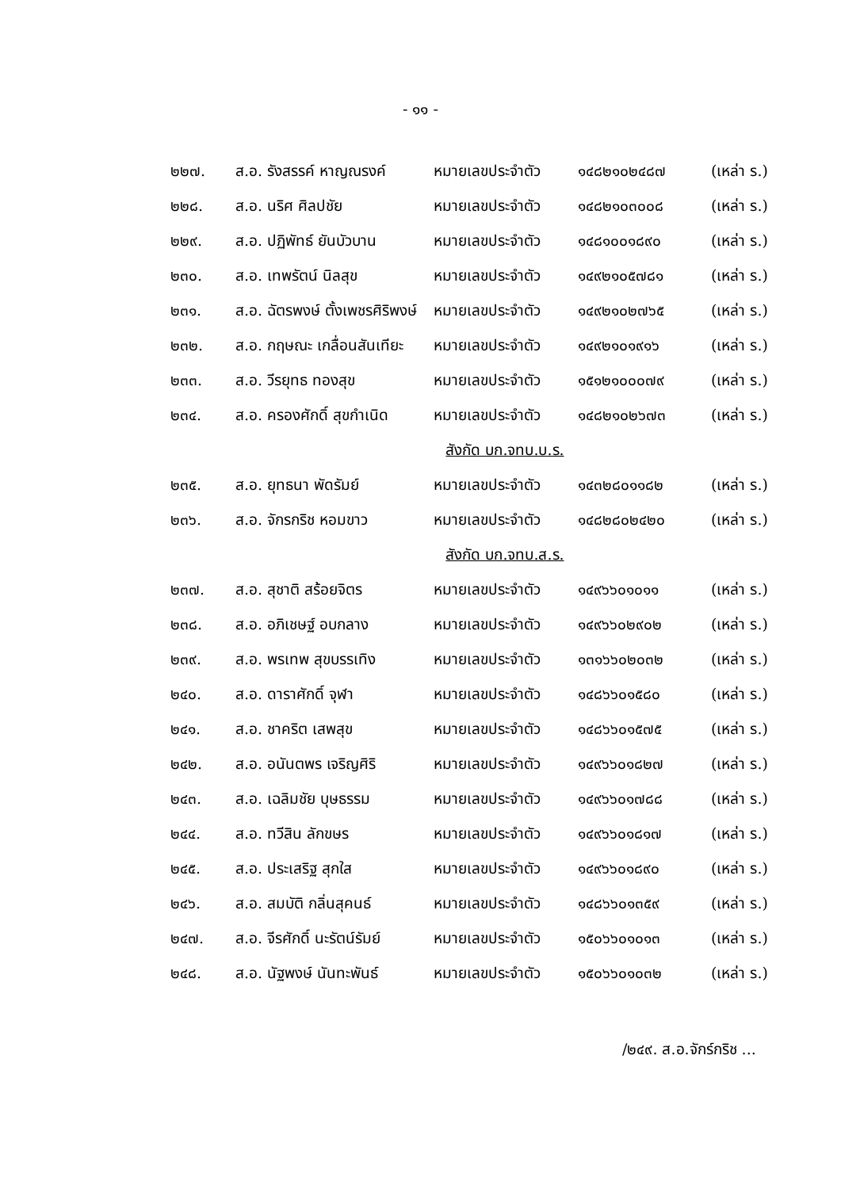- ๑๑ -
| ๒๒๗. | ส.อ. รังสรรค์ หาญณรงค์ | หมายเลขประจำตัว | ๑๔๘๒๑๐๒๔๘๗ | (เหล่า ร.) |
| ๒๒๘. | ส.อ. นริศ ศิลปชัย | หมายเลขประจำตัว | ๑๔๘๒๑๐๓๐๐๘ | (เหล่า ร.) |
| ๒๒๙. | ส.อ. ปฏิพัทธ์ ยันบัวบาน | หมายเลขประจำตัว | ๑๔๘๑๐๐๑๘๙๐ | (เหล่า ร.) |
| ๒๓๐. | ส.อ. เทพรัตน์ นิลสุข | หมายเลขประจำตัว | ๑๔๙๒๑๐๕๗๘๑ | (เหล่า ร.) |
| ๒๓๑. | ส.อ. ฉัตรพงษ์ ตั้งเพชรศิริพงษ์ | หมายเลขประจำตัว | ๑๔๙๒๑๐๒๗๖๕ | (เหล่า ร.) |
| ๒๓๒. | ส.อ. กฤษณะ เกลื่อนสันเทียะ | หมายเลขประจำตัว | ๑๔๙๒๑๐๑๙๑๖ | (เหล่า ร.) |
| ๒๓๓. | ส.อ. วีรยุทธ ทองสุข | หมายเลขประจำตัว | ๑๕๑๒๑๐๐๐๗๙ | (เหล่า ร.) |
| ๒๓๔. | ส.อ. ครองศักดิ์ สุขกำเนิด | หมายเลขประจำตัว | ๑๔๘๒๑๐๒๖๗๓ | (เหล่า ร.) |
| สังกัด บก.จทบ.บ.ร. | | | | |
| ๒๓๕. | ส.อ. ยุทธนา พัดรัมย์ | หมายเลขประจำตัว | ๑๔๓๒๘๐๑๑๘๒ | (เหล่า ร.) |
| ๒๓๖. | ส.อ. จักรกริช หอมขาว | หมายเลขประจำตัว | ๑๔๘๒๘๐๒๔๒๐ | (เหล่า ร.) |
| สังกัด บก.จทบ.ส.ร. | | | | |
| ๒๓๗. | ส.อ. สุชาติ สร้อยจิตร | หมายเลขประจำตัว | ๑๔๙๖๖๐๑๐๑๑ | (เหล่า ร.) |
| ๒๓๘. | ส.อ. อภิเชษฐ์ อบกลาง | หมายเลขประจำตัว | ๑๔๙๖๖๐๒๙๐๒ | (เหล่า ร.) |
| ๒๓๙. | ส.อ. พรเทพ สุขบรรเทิง | หมายเลขประจำตัว | ๑๓๑๖๖๐๒๐๓๒ | (เหล่า ร.) |
| ๒๔๐. | ส.อ. ดาราศักดิ์ จุฬา | หมายเลขประจำตัว | ๑๔๘๖๖๐๑๕๘๐ | (เหล่า ร.) |
| ๒๔๑. | ส.อ. ชาคริต เสพสุข | หมายเลขประจำตัว | ๑๔๘๖๖๐๑๕๗๕ | (เหล่า ร.) |
| ๒๔๒. | ส.อ. อนันตพร เจริญศิริ | หมายเลขประจำตัว | ๑๔๙๖๖๐๑๘๒๗ | (เหล่า ร.) |
| ๒๔๓. | ส.อ. เฉลิมชัย บุษธรรม | หมายเลขประจำตัว | ๑๔๙๖๖๐๑๗๘๘ | (เหล่า ร.) |
| ๒๔๔. | ส.อ. ทวีสิน ลักขษร | หมายเลขประจำตัว | ๑๔๙๖๖๐๑๘๑๗ | (เหล่า ร.) |
| ๒๔๕. | ส.อ. ประเสริฐ สุกใส | หมายเลขประจำตัว | ๑๔๙๖๖๐๑๘๙๐ | (เหล่า ร.) |
| ๒๔๖. | ส.อ. สมบัติ กลิ่นสุคนธ์ | หมายเลขประจำตัว | ๑๔๘๖๖๐๑๓๕๙ | (เหล่า ร.) |
| ๒๔๗. | ส.อ. จีรศักดิ์ นะรัตน์รัมย์ | หมายเลขประจำตัว | ๑๕๐๖๖๐๑๐๑๓ | (เหล่า ร.) |
| ๒๔๘. | ส.อ. นัฐพงษ์ นันทะพันธ์ | หมายเลขประจำตัว | ๑๕๐๖๖๐๑๐๓๒ | (เหล่า ร.) |
/๒๔๙. ส.อ.จักร์กริช ...